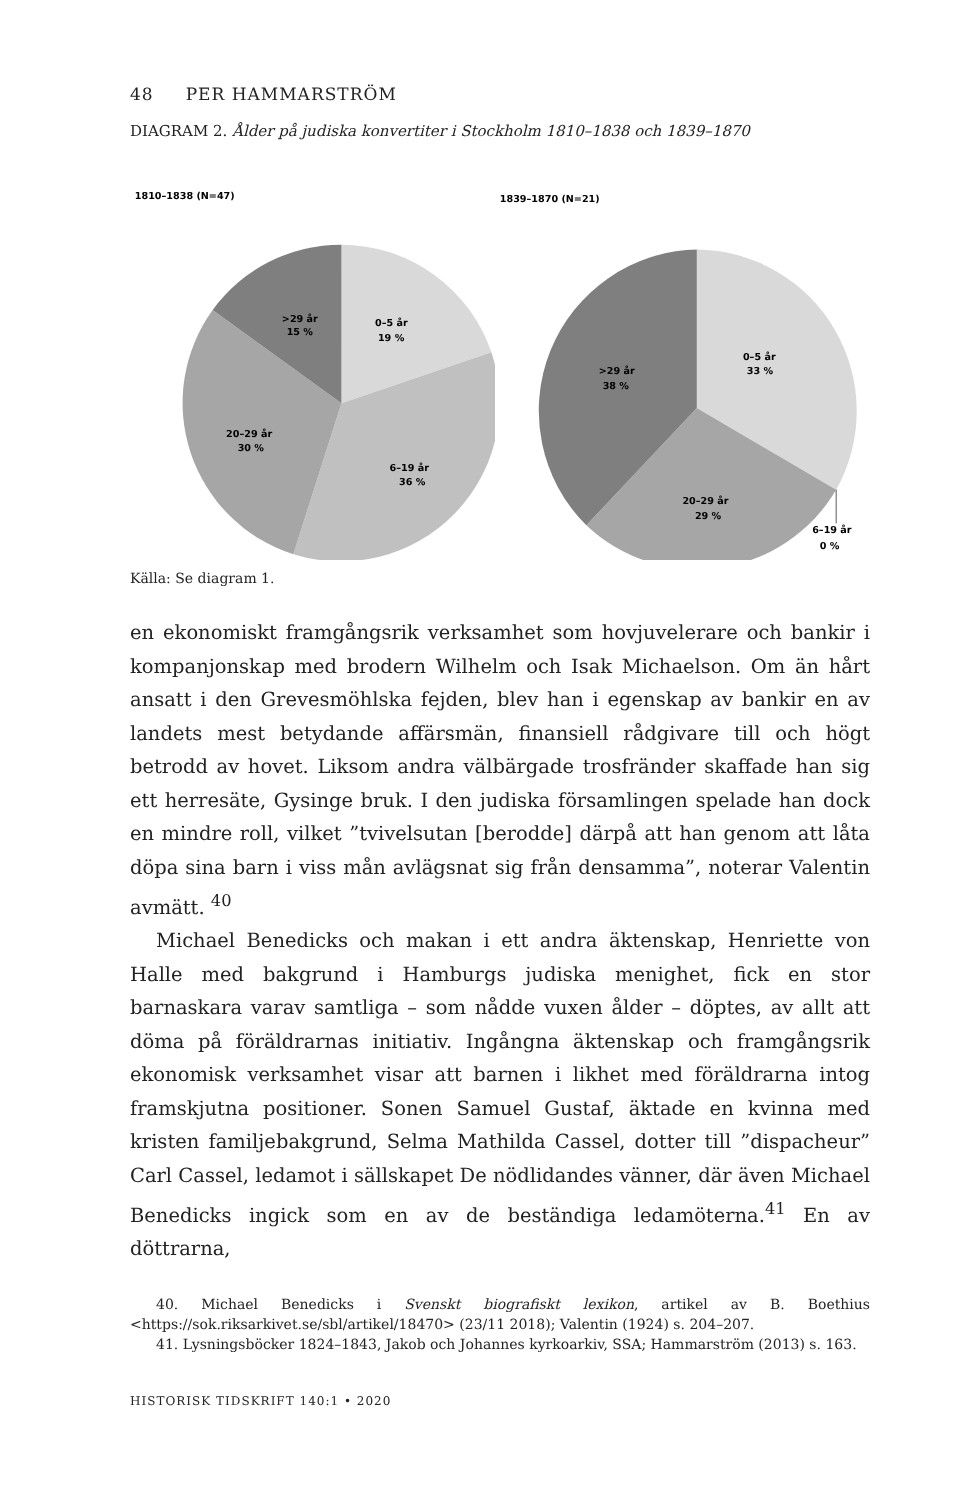48 PER HAMMARSTRÖM
DIAGRAM 2. Ålder på judiska konvertiter i Stockholm 1810–1838 och 1839–1870
1810–1838 (N=47)
>29 år
15 %
0–5 år
19 %
20–29 år
30 %
6–19 år
36 %
1839–1870 (N=21)
0–5 år
33 %
>29 år
38 %
20–29 år
29 %
6–19 år
0 %
Källa: Se diagram 1.
en ekonomiskt framgångsrik verksamhet som hovjuvelerare och bankir i kompanjonskap med brodern Wilhelm och Isak Michaelson. Om än hårt ansatt i den Grevesmöhlska fejden, blev han i egenskap av bankir en av landets mest betydande affärsmän, finansiell rådgivare till och högt betrodd av hovet. Liksom andra välbärgade trosfränder skaffade han sig ett herresäte, Gysinge bruk. I den judiska församlingen spelade han dock en mindre roll, vilket ”tvivelsutan [berodde] därpå att han genom att låta döpa sina barn i viss mån avlägsnat sig från densamma”, noterar Valentin avmätt. <sup>40</sup>
Michael Benedicks och makan i ett andra äktenskap, Henriette von Halle med bakgrund i Hamburgs judiska menighet, fick en stor barnaskara varav samtliga – som nådde vuxen ålder – döptes, av allt att döma på föräldrarnas initiativ. Ingångna äktenskap och framgångsrik ekonomisk verksamhet visar att barnen i likhet med föräldrarna intog framskjutna positioner. Sonen Samuel Gustaf, äktade en kvinna med kristen familjebakgrund, Selma Mathilda Cassel, dotter till ”dispacheur” Carl Cassel, ledamot i sällskapet De nödlidandes vänner, där även Michael Benedicks ingick som en av de beständiga ledamöterna.<sup>41</sup> En av döttrarna,
40. Michael Benedicks i Svenskt biografiskt lexikon, artikel av B. Boethius <https://sok.riksarkivet.se/sbl/artikel/18470> (23/11 2018); Valentin (1924) s. 204–207.
41. Lysningsböcker 1824–1843, Jakob och Johannes kyrkoarkiv, SSA; Hammarström (2013) s. 163.
HISTORISK TIDSKRIFT 140:1 • 2020